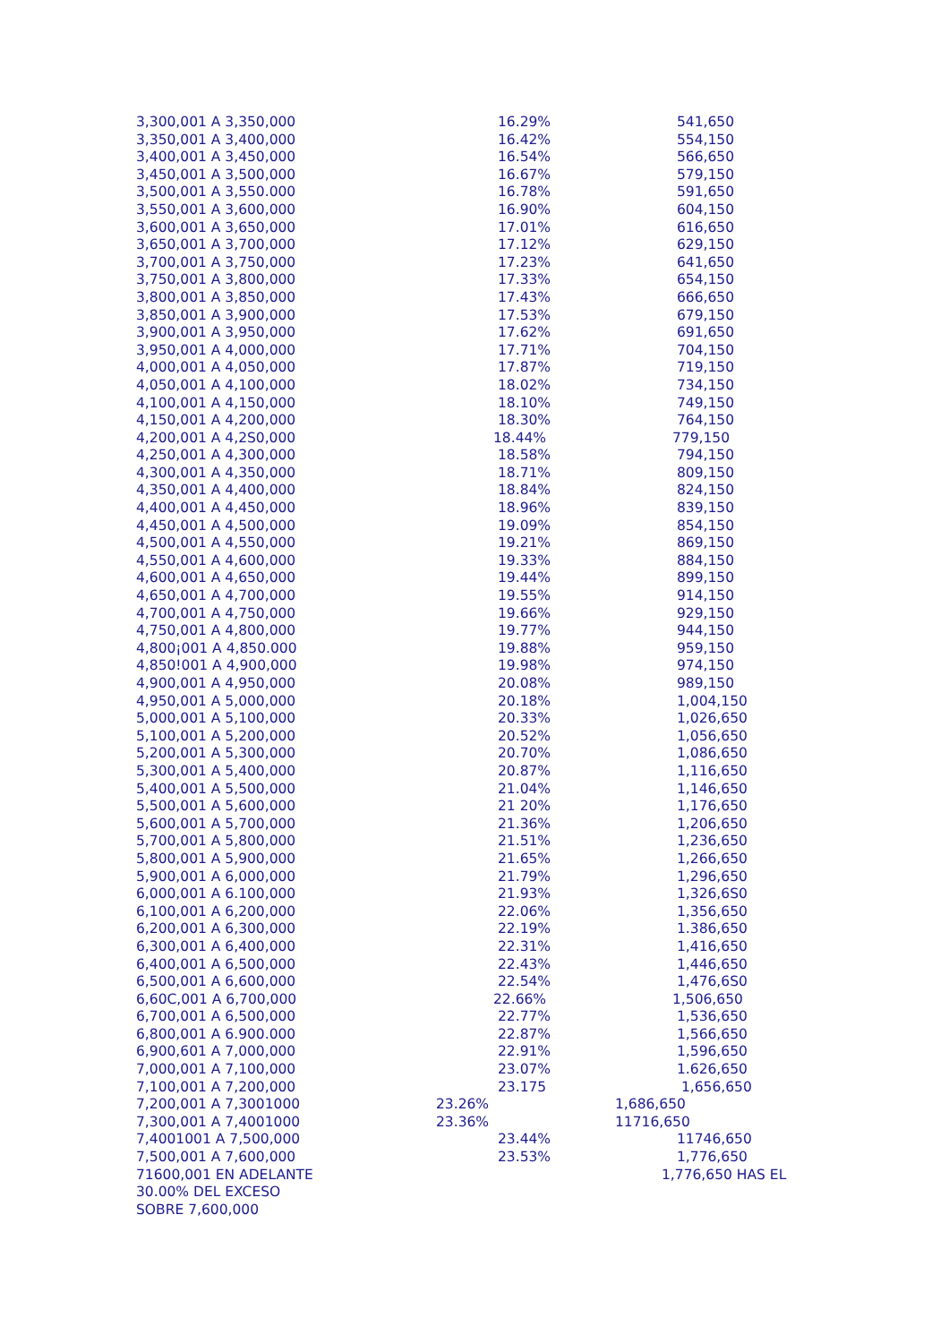| 3,300,001 A 3,350,000 | 16.29% | 541,650 |
| 3,350,001 A 3,400,000 | 16.42% | 554,150 |
| 3,400,001 A 3,450,000 | 16.54% | 566,650 |
| 3,450,001 A 3,500,000 | 16.67% | 579,150 |
| 3,500,001 A 3,550.000 | 16.78% | 591,650 |
| 3,550,001 A 3,600,000 | 16.90% | 604,150 |
| 3,600,001 A 3,650,000 | 17.01% | 616,650 |
| 3,650,001 A 3,700,000 | 17.12% | 629,150 |
| 3,700,001 A 3,750,000 | 17.23% | 641,650 |
| 3,750,001 A 3,800,000 | 17.33% | 654,150 |
| 3,800,001 A 3,850,000 | 17.43% | 666,650 |
| 3,850,001 A 3,900,000 | 17.53% | 679,150 |
| 3,900,001 A 3,950,000 | 17.62% | 691,650 |
| 3,950,001 A 4,000,000 | 17.71% | 704,150 |
| 4,000,001 A 4,050,000 | 17.87% | 719,150 |
| 4,050,001 A 4,100,000 | 18.02% | 734,150 |
| 4,100,001 A 4,150,000 | 18.10% | 749,150 |
| 4,150,001 A 4,200,000 | 18.30% | 764,150 |
| 4,200,001 A 4,2S0,000 | 18.44% | 779,150 |
| 4,250,001 A 4,300,000 | 18.58% | 794,150 |
| 4,300,001 A 4,350,000 | 18.71% | 809,150 |
| 4,350,001 A 4,400,000 | 18.84% | 824,150 |
| 4,400,001 A 4,450,000 | 18.96% | 839,150 |
| 4,450,001 A 4,500,000 | 19.09% | 854,150 |
| 4,500,001 A 4,550,000 | 19.21% | 869,150 |
| 4,550,001 A 4,600,000 | 19.33% | 884,150 |
| 4,600,001 A 4,650,000 | 19.44% | 899,150 |
| 4,650,001 A 4,700,000 | 19.55% | 914,150 |
| 4,700,001 A 4,750,000 | 19.66% | 929,150 |
| 4,750,001 A 4,800,000 | 19.77% | 944,150 |
| 4,800¡001 A 4,850.000 | 19.88% | 959,150 |
| 4,850!001 A 4,900,000 | 19.98% | 974,150 |
| 4,900,001 A 4,950,000 | 20.08% | 989,150 |
| 4,950,001 A 5,000,000 | 20.18% | 1,004,150 |
| 5,000,001 A 5,100,000 | 20.33% | 1,026,650 |
| 5,100,001 A 5,200,000 | 20.52% | 1,056,650 |
| 5,200,001 A 5,300,000 | 20.70% | 1,086,650 |
| 5,300,001 A 5,400,000 | 20.87% | 1,116,650 |
| 5,400,001 A 5,500,000 | 21.04% | 1,146,650 |
| 5,500,001 A 5,600,000 | 21 20% | 1,176,650 |
| 5,600,001 A 5,700,000 | 21.36% | 1,206,650 |
| 5,700,001 A 5,800,000 | 21.51% | 1,236,650 |
| 5,800,001 A 5,900,000 | 21.65% | 1,266,650 |
| 5,900,001 A 6,000,000 | 21.79% | 1,296,650 |
| 6,000,001 A 6.100,000 | 21.93% | 1,326,6S0 |
| 6,100,001 A 6,200,000 | 22.06% | 1,356,650 |
| 6,200,001 A 6,300,000 | 22.19% | 1.386,650 |
| 6,300,001 A 6,400,000 | 22.31% | 1,416,650 |
| 6,400,001 A 6,500,000 | 22.43% | 1,446,650 |
| 6,500,001 A 6,600,000 | 22.54% | 1,476,6S0 |
| 6,60C,001 A 6,700,000 | 22.66% | 1,506,650 |
| 6,700,001 A 6,500,000 | 22.77% | 1,536,650 |
| 6,800,001 A 6.900.000 | 22.87% | 1,566,650 |
| 6,900,601 A 7,000,000 | 22.91% | 1,596,650 |
| 7,000,001 A 7,100,000 | 23.07% | 1.626,650 |
| 7,100,001 A 7,200,000 | 23.175 | 1,656,650 |
| 7,200,001 A 7,3001000 | 23.26% | 1,686,650 |
| 7,300,001 A 7,4001000 | 23.36% | 11716,650 |
| 7,4001001 A 7,500,000 | 23.44% | 11746,650 |
| 7,500,001 A 7,600,000 | 23.53% | 1,776,650 |
| 71600,001 EN ADELANTE | | 1,776,650 HAS EL |
| 30.00% DEL EXCESO | | |
| SOBRE 7,600,000 | | |